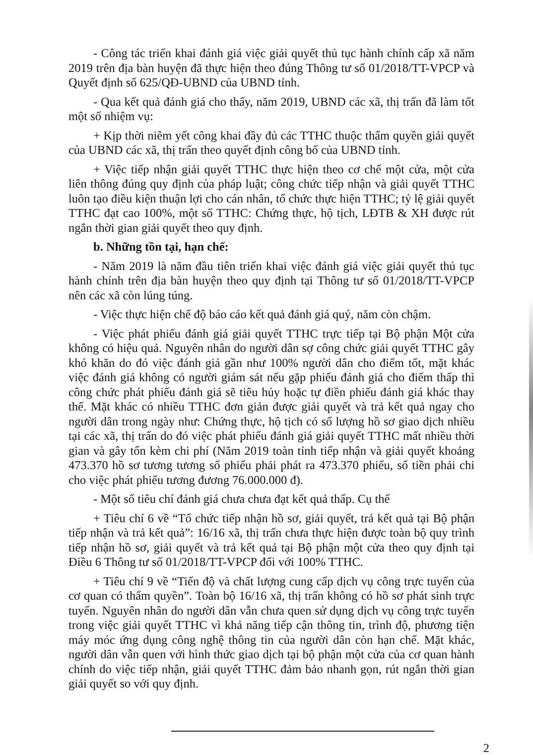- Công tác triển khai đánh giá việc giải quyết thủ tục hành chính cấp xã năm 2019 trên địa bàn huyện đã thực hiện theo đúng Thông tư số 01/2018/TT-VPCP và Quyết định số 625/QĐ-UBND của UBND tỉnh.
- Qua kết quả đánh giá cho thấy, năm 2019, UBND các xã, thị trấn đã làm tốt một số nhiệm vụ:
+ Kịp thời niêm yết công khai đầy đủ các TTHC thuộc thẩm quyền giải quyết của UBND các xã, thị trấn theo quyết định công bố của UBND tỉnh.
+ Việc tiếp nhận giải quyết TTHC thực hiện theo cơ chế một cửa, một cửa liên thông đúng quy định của pháp luật; công chức tiếp nhận và giải quyết TTHC luôn tạo điều kiện thuận lợi cho cán nhân, tổ chức thực hiện TTHC; tỷ lệ giải quyết TTHC đạt cao 100%, một số TTHC: Chứng thực, hộ tịch, LĐTB & XH được rút ngắn thời gian giải quyết theo quy định.
b. Những tồn tại, hạn chế:
- Năm 2019 là năm đầu tiên triển khai việc đánh giá việc giải quyết thủ tục hành chính trên địa bàn huyện theo quy định tại Thông tư số 01/2018/TT-VPCP nên các xã còn lúng túng.
- Việc thực hiện chế độ báo cáo kết quả đánh giá quý, năm còn chậm.
- Việc phát phiếu đánh giá giải quyết TTHC trực tiếp tại Bộ phận Một cửa không có hiệu quả. Nguyên nhân do người dân sợ công chức giải quyết TTHC gây khó khăn do đó việc đánh giá gần như 100% người dân cho điểm tốt, mặt khác việc đánh giá không có người giám sát nếu gặp phiếu đánh giá cho điểm thấp thì công chức phát phiếu đánh giá sẽ tiêu hủy hoặc tự điền phiếu đánh giá khác thay thế. Mặt khác có nhiều TTHC đơn giản được giải quyết và trả kết quả ngay cho người dân trong ngày như: Chứng thực, hộ tịch có số lượng hồ sơ giao dịch nhiều tại các xã, thị trấn do đó việc phát phiếu đánh giá giải quyết TTHC mất nhiều thời gian và gây tốn kèm chi phí (Năm 2019 toàn tỉnh tiếp nhận và giải quyết khoảng 473.370 hồ sơ tương tương số phiếu phải phát ra 473.370 phiếu, số tiền phải chi cho việc phát phiếu tương đương 76.000.000 đ).
- Một số tiêu chí đánh giá chưa chưa đạt kết quả thấp. Cụ thể
+ Tiêu chí 6 về “Tổ chức tiếp nhận hồ sơ, giải quyết, trả kết quả tại Bộ phận tiếp nhận và trả kết quả”: 16/16 xã, thị trấn chưa thực hiện được toàn bộ quy trình tiếp nhận hồ sơ, giải quyết và trả kết quả tại Bộ phận một cửa theo quy định tại Điều 6 Thông tư số 01/2018/TT-VPCP đối với 100% TTHC.
+ Tiêu chí 9 về “Tiến độ và chất lượng cung cấp dịch vụ công trực tuyến của cơ quan có thẩm quyền”. Toàn bộ 16/16 xã, thị trấn không có hồ sơ phát sinh trực tuyến. Nguyên nhân do người dân vẫn chưa quen sử dụng dịch vụ công trực tuyến trong việc giải quyết TTHC vì khả năng tiếp cận thông tin, trình độ, phương tiện máy móc ứng dụng công nghệ thông tin của người dân còn hạn chế. Mặt khác, người dân vẫn quen với hình thức giao dịch tại bộ phận một cửa của cơ quan hành chính do việc tiếp nhận, giải quyết TTHC đảm bảo nhanh gọn, rút ngắn thời gian giải quyết so với quy định.
2